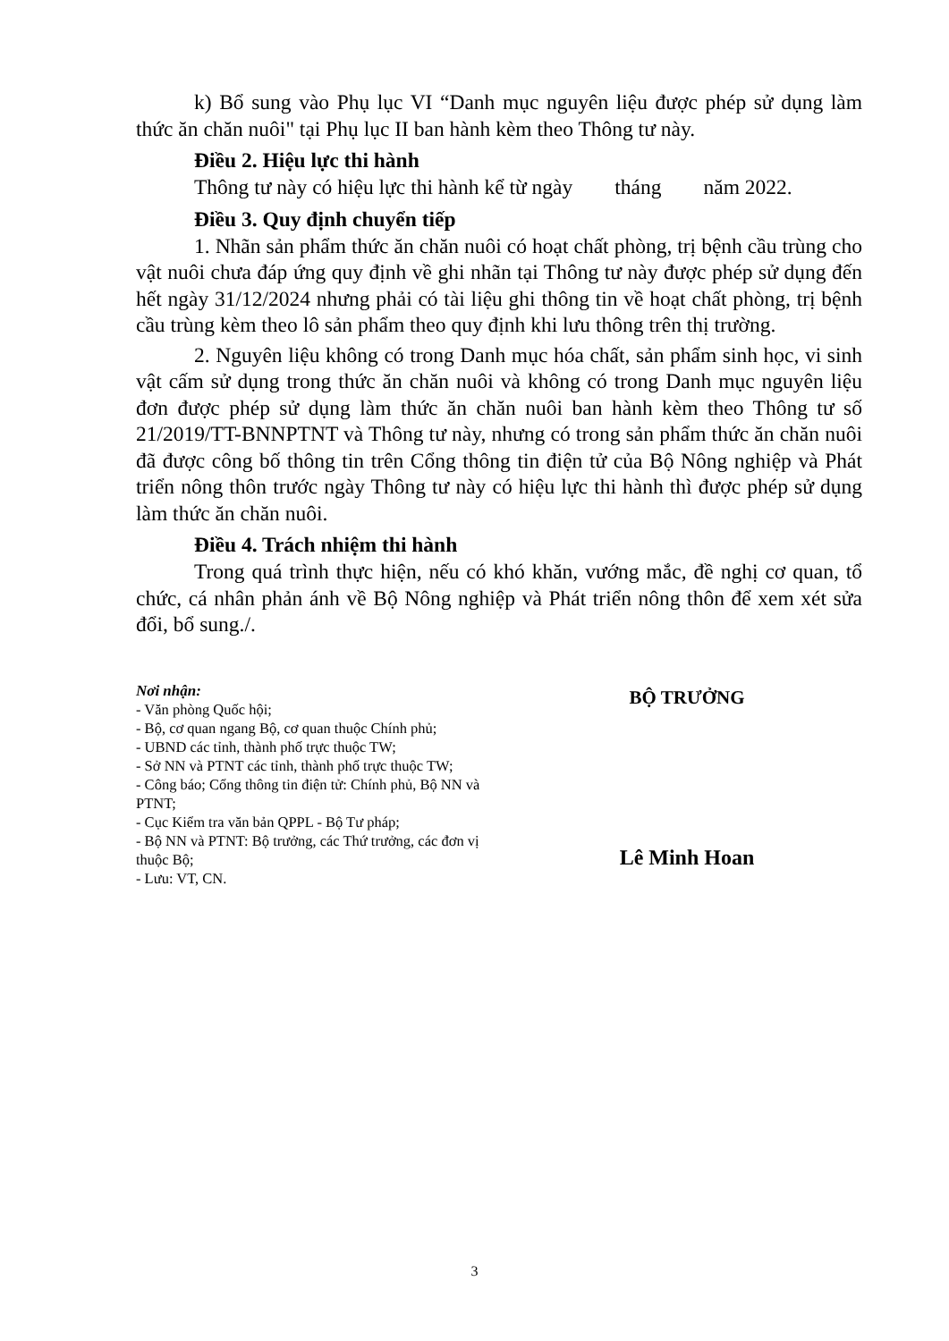k) Bổ sung vào Phụ lục VI “Danh mục nguyên liệu được phép sử dụng làm thức ăn chăn nuôi" tại Phụ lục II ban hành kèm theo Thông tư này.
Điều 2. Hiệu lực thi hành
Thông tư này có hiệu lực thi hành kể từ ngày tháng năm 2022.
Điều 3. Quy định chuyển tiếp
1. Nhãn sản phẩm thức ăn chăn nuôi có hoạt chất phòng, trị bệnh cầu trùng cho vật nuôi chưa đáp ứng quy định về ghi nhãn tại Thông tư này được phép sử dụng đến hết ngày 31/12/2024 nhưng phải có tài liệu ghi thông tin về hoạt chất phòng, trị bệnh cầu trùng kèm theo lô sản phẩm theo quy định khi lưu thông trên thị trường.
2. Nguyên liệu không có trong Danh mục hóa chất, sản phẩm sinh học, vi sinh vật cấm sử dụng trong thức ăn chăn nuôi và không có trong Danh mục nguyên liệu đơn được phép sử dụng làm thức ăn chăn nuôi ban hành kèm theo Thông tư số 21/2019/TT-BNNPTNT và Thông tư này, nhưng có trong sản phẩm thức ăn chăn nuôi đã được công bố thông tin trên Cổng thông tin điện tử của Bộ Nông nghiệp và Phát triển nông thôn trước ngày Thông tư này có hiệu lực thi hành thì được phép sử dụng làm thức ăn chăn nuôi.
Điều 4. Trách nhiệm thi hành
Trong quá trình thực hiện, nếu có khó khăn, vướng mắc, đề nghị cơ quan, tổ chức, cá nhân phản ánh về Bộ Nông nghiệp và Phát triển nông thôn để xem xét sửa đổi, bổ sung./.
Nơi nhận:
- Văn phòng Quốc hội;
- Bộ, cơ quan ngang Bộ, cơ quan thuộc Chính phủ;
- UBND các tỉnh, thành phố trực thuộc TW;
- Sở NN và PTNT các tỉnh, thành phố trực thuộc TW;
- Công báo; Cổng thông tin điện tử: Chính phủ, Bộ NN và PTNT;
- Cục Kiểm tra văn bản QPPL - Bộ Tư pháp;
- Bộ NN và PTNT: Bộ trưởng, các Thứ trưởng, các đơn vị thuộc Bộ;
- Lưu: VT, CN.
BỘ TRƯỞNG
Lê Minh Hoan
3